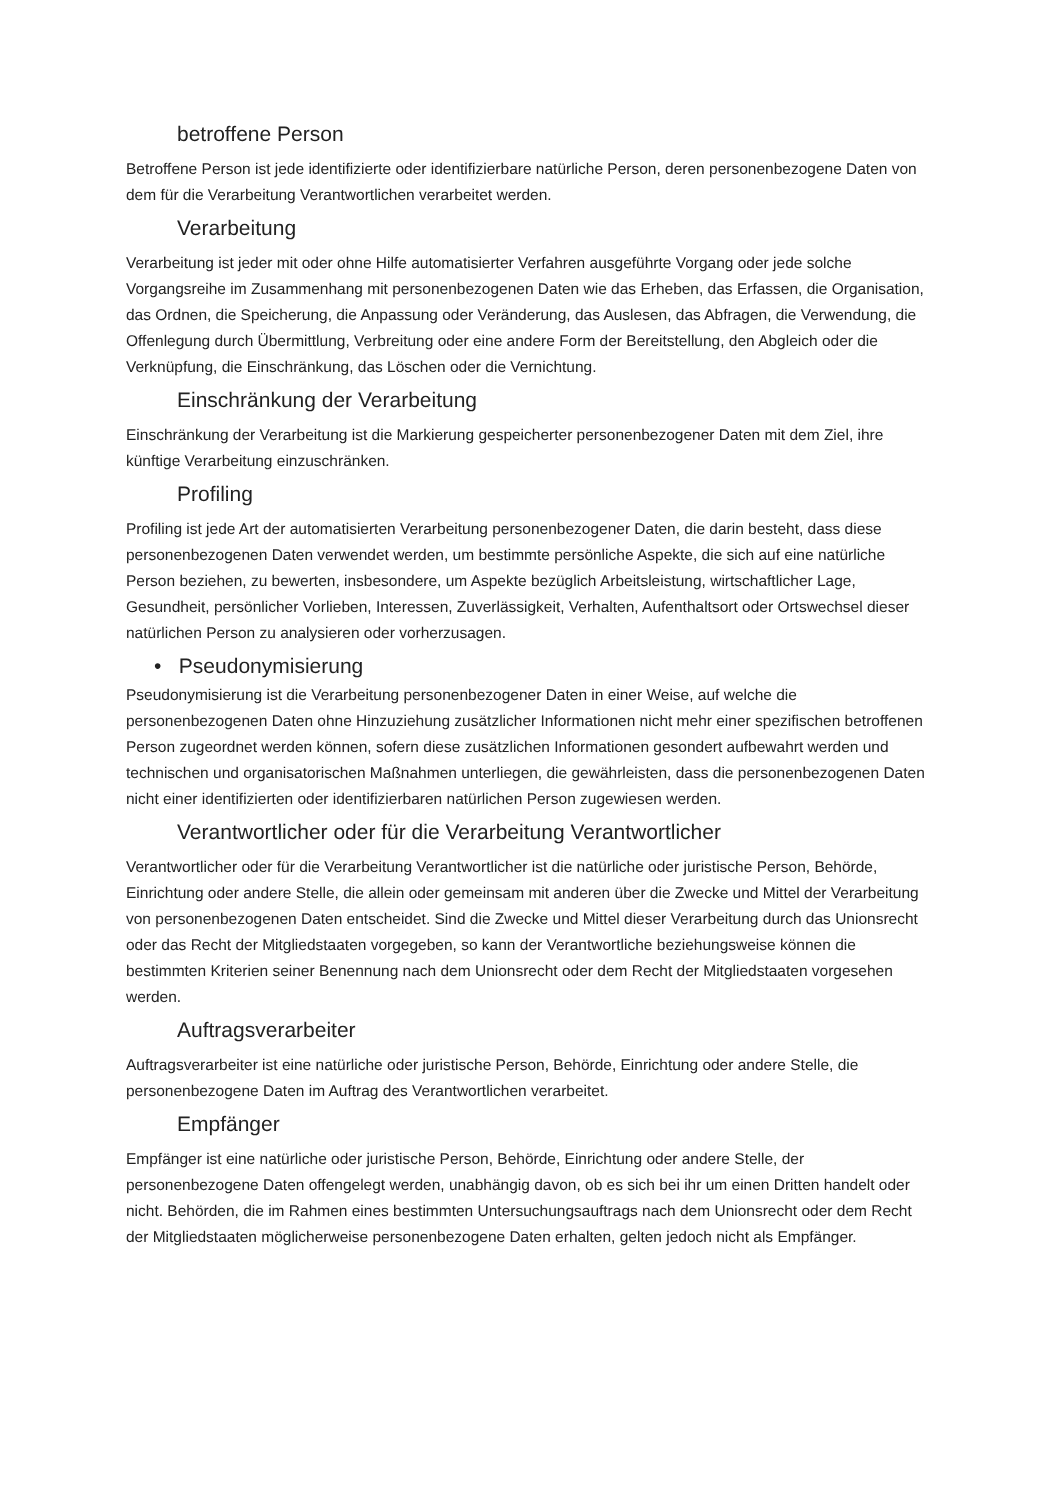betroffene Person
Betroffene Person ist jede identifizierte oder identifizierbare natürliche Person, deren personenbezogene Daten von dem für die Verarbeitung Verantwortlichen verarbeitet werden.
Verarbeitung
Verarbeitung ist jeder mit oder ohne Hilfe automatisierter Verfahren ausgeführte Vorgang oder jede solche Vorgangsreihe im Zusammenhang mit personenbezogenen Daten wie das Erheben, das Erfassen, die Organisation, das Ordnen, die Speicherung, die Anpassung oder Veränderung, das Auslesen, das Abfragen, die Verwendung, die Offenlegung durch Übermittlung, Verbreitung oder eine andere Form der Bereitstellung, den Abgleich oder die Verknüpfung, die Einschränkung, das Löschen oder die Vernichtung.
Einschränkung der Verarbeitung
Einschränkung der Verarbeitung ist die Markierung gespeicherter personenbezogener Daten mit dem Ziel, ihre künftige Verarbeitung einzuschränken.
Profiling
Profiling ist jede Art der automatisierten Verarbeitung personenbezogener Daten, die darin besteht, dass diese personenbezogenen Daten verwendet werden, um bestimmte persönliche Aspekte, die sich auf eine natürliche Person beziehen, zu bewerten, insbesondere, um Aspekte bezüglich Arbeitsleistung, wirtschaftlicher Lage, Gesundheit, persönlicher Vorlieben, Interessen, Zuverlässigkeit, Verhalten, Aufenthaltsort oder Ortswechsel dieser natürlichen Person zu analysieren oder vorherzusagen.
• Pseudonymisierung
Pseudonymisierung ist die Verarbeitung personenbezogener Daten in einer Weise, auf welche die personenbezogenen Daten ohne Hinzuziehung zusätzlicher Informationen nicht mehr einer spezifischen betroffenen Person zugeordnet werden können, sofern diese zusätzlichen Informationen gesondert aufbewahrt werden und technischen und organisatorischen Maßnahmen unterliegen, die gewährleisten, dass die personenbezogenen Daten nicht einer identifizierten oder identifizierbaren natürlichen Person zugewiesen werden.
Verantwortlicher oder für die Verarbeitung Verantwortlicher
Verantwortlicher oder für die Verarbeitung Verantwortlicher ist die natürliche oder juristische Person, Behörde, Einrichtung oder andere Stelle, die allein oder gemeinsam mit anderen über die Zwecke und Mittel der Verarbeitung von personenbezogenen Daten entscheidet. Sind die Zwecke und Mittel dieser Verarbeitung durch das Unionsrecht oder das Recht der Mitgliedstaaten vorgegeben, so kann der Verantwortliche beziehungsweise können die bestimmten Kriterien seiner Benennung nach dem Unionsrecht oder dem Recht der Mitgliedstaaten vorgesehen werden.
Auftragsverarbeiter
Auftragsverarbeiter ist eine natürliche oder juristische Person, Behörde, Einrichtung oder andere Stelle, die personenbezogene Daten im Auftrag des Verantwortlichen verarbeitet.
Empfänger
Empfänger ist eine natürliche oder juristische Person, Behörde, Einrichtung oder andere Stelle, der personenbezogene Daten offengelegt werden, unabhängig davon, ob es sich bei ihr um einen Dritten handelt oder nicht. Behörden, die im Rahmen eines bestimmten Untersuchungsauftrags nach dem Unionsrecht oder dem Recht der Mitgliedstaaten möglicherweise personenbezogene Daten erhalten, gelten jedoch nicht als Empfänger.